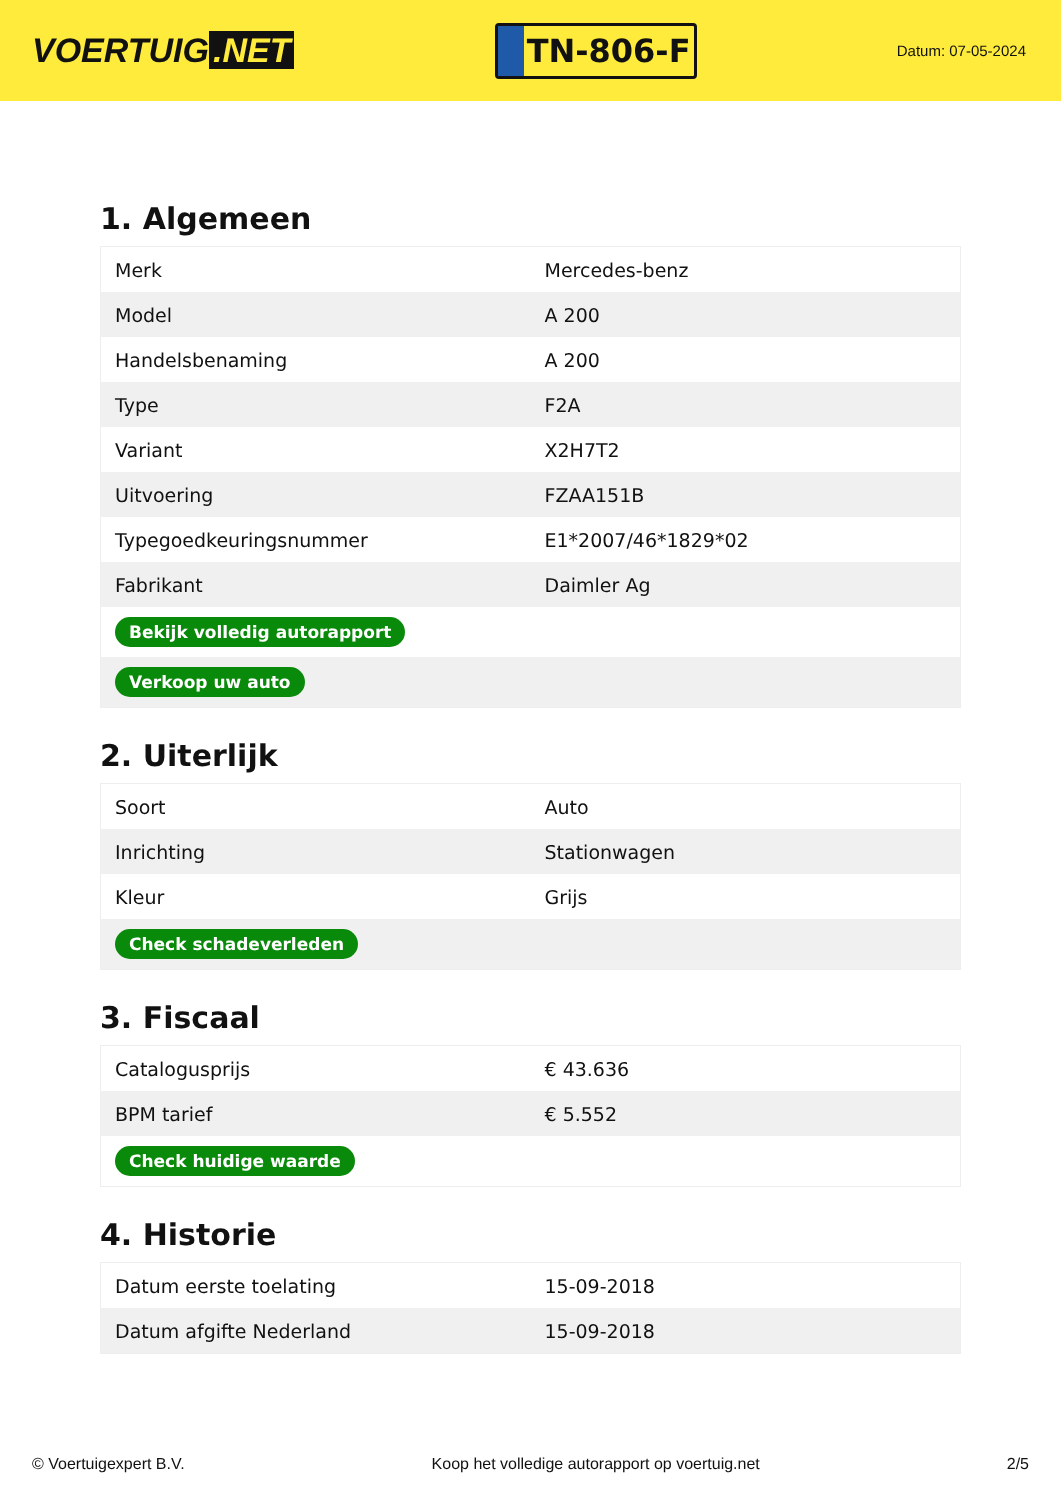VOERTUIG.NET
TN-806-F
Datum: 07-05-2024
1. Algemeen
| Merk | Mercedes-benz |
| Model | A 200 |
| Handelsbenaming | A 200 |
| Type | F2A |
| Variant | X2H7T2 |
| Uitvoering | FZAA151B |
| Typegoedkeuringsnummer | E1*2007/46*1829*02 |
| Fabrikant | Daimler Ag |
| Bekijk volledig autorapport | |
| Verkoop uw auto | |
2. Uiterlijk
| Soort | Auto |
| Inrichting | Stationwagen |
| Kleur | Grijs |
| Check schadeverleden | |
3. Fiscaal
| Catalogusprijs | € 43.636 |
| BPM tarief | € 5.552 |
| Check huidige waarde | |
4. Historie
| Datum eerste toelating | 15-09-2018 |
| Datum afgifte Nederland | 15-09-2018 |
© Voertuigexpert B.V. Koop het volledige autorapport op voertuig.net 2/5